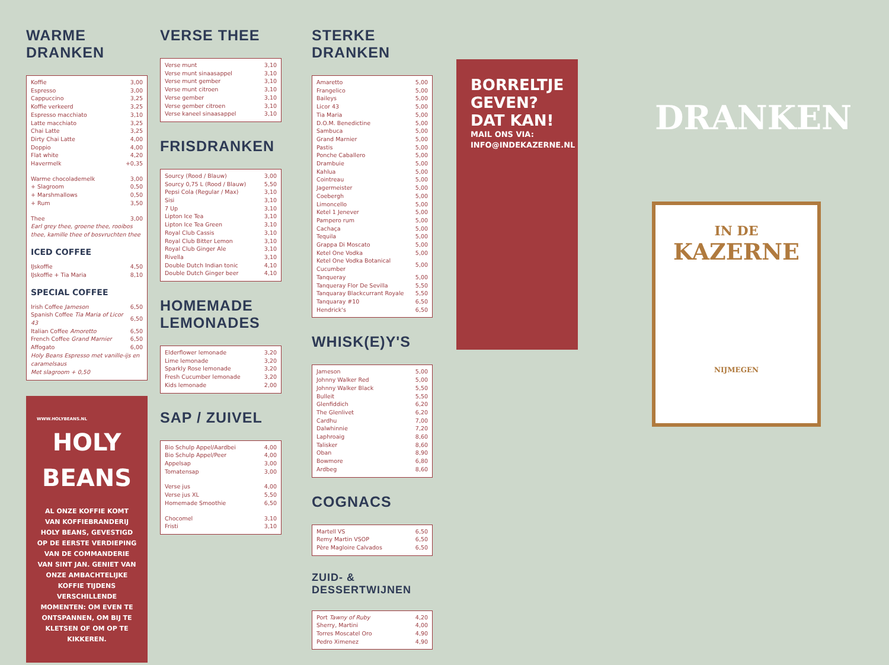WARME DRANKEN
| Koffie | 3,00 |
| Espresso | 3,00 |
| Cappuccino | 3,25 |
| Koffie verkeerd | 3,25 |
| Espresso macchiato | 3,10 |
| Latte macchiato | 3,25 |
| Chai Latte | 3,25 |
| Dirty Chai Latte | 4,00 |
| Doppio | 4,00 |
| Flat white | 4,20 |
| Havermelk | +0,35 |
| Warme chocolademelk | 3,00 |
| + Slagroom | 0,50 |
| + Marshmallows | 0,50 |
| + Rum | 3,50 |
| Thee | 3,00 |
Earl grey thee, groene thee, rooibos thee, kamille thee of bosvruchten thee
ICED COFFEE
| IJskoffie | 4,50 |
| IJskoffie + Tia Maria | 8,10 |
SPECIAL COFFEE
| Irish Coffee Jameson | 6,50 |
| Spanish Coffee Tia Maria of Licor 43 | 6,50 |
| Italian Coffee Amoretto | 6,50 |
| French Coffee Grand Marnier | 6,50 |
| Affogato | 6,00 |
Holy Beans Espresso met vanille-ijs en caramelsaus
Met slagroom + 0,50
WWW.HOLYBEANS.NL
HOLY BEANS
AL ONZE KOFFIE KOMT VAN KOFFIEBRANDERIJ HOLY BEANS, GEVESTIGD OP DE EERSTE VERDIEPING VAN DE COMMANDERIE VAN SINT JAN. GENIET VAN ONZE AMBACHTELIJKE KOFFIE TIJDENS VERSCHILLENDE MOMENTEN: OM EVEN TE ONTSPANNEN, OM BIJ TE KLETSEN OF OM OP TE KIKKEREN.
VERSE THEE
| Verse munt | 3,10 |
| Verse munt sinaasappel | 3,10 |
| Verse munt gember | 3,10 |
| Verse munt citroen | 3,10 |
| Verse gember | 3,10 |
| Verse gember citroen | 3,10 |
| Verse kaneel sinaasappel | 3,10 |
FRISDRANKEN
| Sourcy (Rood / Blauw) | 3,00 |
| Sourcy 0,75 L (Rood / Blauw) | 5,50 |
| Pepsi Cola (Regular / Max) | 3,10 |
| Sisi | 3,10 |
| 7 Up | 3,10 |
| Lipton Ice Tea | 3,10 |
| Lipton Ice Tea Green | 3,10 |
| Royal Club Cassis | 3,10 |
| Royal Club Bitter Lemon | 3,10 |
| Royal Club Ginger Ale | 3,10 |
| Rivella | 3,10 |
| Double Dutch Indian tonic | 4,10 |
| Double Dutch Ginger beer | 4,10 |
HOMEMADE LEMONADES
| Elderflower lemonade | 3,20 |
| Lime lemonade | 3,20 |
| Sparkly Rose lemonade | 3,20 |
| Fresh Cucumber lemonade | 3,20 |
| Kids lemonade | 2,00 |
SAP / ZUIVEL
| Bio Schulp Appel/Aardbei | 4,00 |
| Bio Schulp Appel/Peer | 4,00 |
| Appelsap | 3,00 |
| Tomatensap | 3,00 |
| Verse jus | 4,00 |
| Verse jus XL | 5,50 |
| Homemade Smoothie | 6,50 |
| Chocomel | 3,10 |
| Fristi | 3,10 |
STERKE DRANKEN
| Amaretto | 5,00 |
| Frangelico | 5,00 |
| Baileys | 5,00 |
| Licor 43 | 5,00 |
| Tia Maria | 5,00 |
| D.O.M. Benedictine | 5,00 |
| Sambuca | 5,00 |
| Grand Marnier | 5,00 |
| Pastis | 5,00 |
| Ponche Caballero | 5,00 |
| Drambuie | 5,00 |
| Kahlua | 5,00 |
| Cointreau | 5,00 |
| Jagermeister | 5,00 |
| Coebergh | 5,00 |
| Limoncello | 5,00 |
| Ketel 1 Jenever | 5,00 |
| Pampero rum | 5,00 |
| Cachaça | 5,00 |
| Tequila | 5,00 |
| Grappa Di Moscato | 5,00 |
| Ketel One Vodka | 5,00 |
| Ketel One Vodka Botanical Cucumber | 5,00 |
| Tanqueray | 5,00 |
| Tanqueray Flor De Sevilla | 5,50 |
| Tanquaray Blackcurrant Royale | 5,50 |
| Tanquaray #10 | 6,50 |
| Hendrick's | 6,50 |
WHISK(E)Y'S
| Jameson | 5,00 |
| Johnny Walker Red | 5,00 |
| Johnny Walker Black | 5,50 |
| Bulleit | 5,50 |
| Glenfiddich | 6,20 |
| The Glenlivet | 6,20 |
| Cardhu | 7,00 |
| Dalwhinnie | 7,20 |
| Laphroaig | 8,60 |
| Talisker | 8,60 |
| Oban | 8,90 |
| Bowmore | 6,80 |
| Ardbeg | 8,60 |
COGNACS
| Martell VS | 6,50 |
| Remy Martin VSOP | 6,50 |
| Père Magloire Calvados | 6,50 |
ZUID- & DESSERTWIJNEN
| Port Tawny of Ruby | 4,20 |
| Sherry, Martini | 4,00 |
| Torres Moscatel Oro | 4,90 |
| Pedro Ximenez | 4,90 |
BORRELTJE GEVEN? DAT KAN!
MAIL ONS VIA:
INFO@INDEKAZERNE.NL
DRANKEN
IN DE
KAZERNE
NIJMEGEN